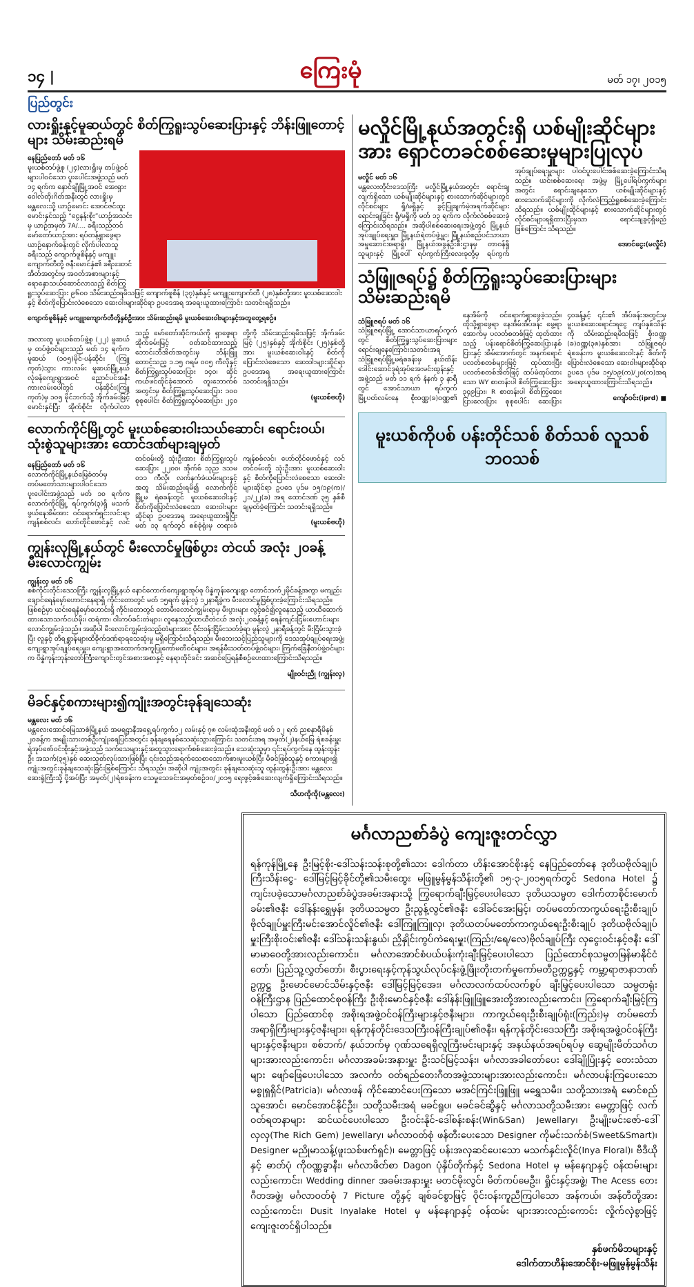၁၄ | ကြေးမုံ မတ် ၁၇၊ ၂၀၁၅
ပြည်တွင်း
လားရှိုးနှင့်မူဆယ်တွင် စိတ်ကြွရူးသွပ်ဆေးပြားနှင့် ဘိန်းဖြူတောင့်များ သိမ်းဆည်းရမိ
နေပြည်တော် မတ် ၁၆
မူးယစ်တပ်ဖွဲ့စု (၂၄)လားရှိုးမှ တပ်ဖွဲ့ဝင်များပါဝင်သော ပူးပေါင်းအဖွဲ့သည် မတ် ၁၄ ရက်က နောင်ချိုမြို့အဝင် အေးရှားဝေါလ်တိုးဂိတ်အနီးတွင် လားရှိုးမှ မန္တလေးသို့ ယာဉ်မောင်း အောင်ဇင်ထူးမောင်းနှင်သည့် “ငွေနန်းစိုး”ယာဉ်အသင်းမှ ယာဉ်အမှတ် 7A/.... ခရီးသည်တင် မော်တော်ယာဉ်အား ရပ်တန့်ရှာဖွေရာ ယာဉ်နောက်ခန်းတွင် လိုက်ပါလာသူ ခရီးသည် ကျောက်ဖူစိန်နှင့် မကျူးကျောက်တီတို့ ဇနီးမောင်နှံ၏ ခရီးဆောင်အိတ်အတွင်းမှ အဝတ်အစားများနှင့် ရောနှောသယ်ဆောင်လာသည့် စိတ်ကြွရူးသွပ်ဆေးပြား ၉၆၀၀ သိမ်းဆည်းရမိသဖြင့် ကျောက်ဖူစိန် (၃၇)နှစ်နှင့် မကျူးကျောက်တီ (၂၈)နှစ်တို့အား မူးယစ်ဆေးဝါးနှင့် စိတ်ကိုပြောင်းလဲစေသော ဆေးဝါးများဆိုင်ရာ ဥပဒေအရ အရေးယူထားကြောင်း သတင်းရရှိသည်။
ကျောက်ဖူစိန်နှင့် မကျူးကျောက်တီတို့နှစ်ဦးအား သိမ်းဆည်းရမိ မူးယစ်ဆေးဝါးများနှင့်အတူတွေ့ရစဉ်။
အလားတူ မူးယစ်တပ်ဖွဲ့စု (၂၂) မူဆယ်မှ တပ်ဖွဲ့ဝင်များသည် မတ် ၁၄ ရက်က မူဆယ် (၁၀၅)မိုင်-ပန်ဆိုင်း (ကြူကုတ်)သွား ကားလမ်း မူဆယ်မြို့နယ် လုံခန်ကျေးရွာအဝင် ညောင်ပင်အနီး ကားလမ်းပေါ်တွင် ပန်ဆိုင်း(ကြူကုတ်)မှ ၁၀၅ မိုင်ဘက်သို့ အိုက်ခမ်းမြင့်မောင်းနှင်ပြီး အိုက်စိုင်း လိုက်ပါလာသည့် မော်တော်ဆိုင်ကယ်ကို ရှာဖွေရာ အိုက်ခမ်းမြင့် ဝတ်ဆင်ထားသည့် ဘောင်းဘီအိတ်အတွင်းမှ ဘိန်းဖြူတောင့်သည့ ၁.၁၅ ဂရမ် ၀၀၅ ကီလိုနှင့် စိတ်ကြွရူးသွပ်ဆေးပြား ၁၄၀၊ ဆိုင်ကယ်ဖင်ထိုင်ခုံအောက် တူးဘောက်စ်အတွင်းမှ စိတ်ကြွရူးသွပ်ဆေးပြား ၁၀၀ စုစုပေါင်း စိတ်ကြွရူးသွပ်ဆေးပြား ၂၄၀ တို့ကို သိမ်းဆည်းရမိသဖြင့် အိုက်ခမ်းမြင့် (၂၅)နှစ်နှင့် အိုက်စိုင်း (၂၅)နှစ်တို့အား မူးယစ်ဆေးဝါးနှင့် စိတ်ကိုပြောင်းလဲစေသော ဆေးဝါးများဆိုင်ရာ ဥပဒေအရ အရေးယူထားကြောင်း သတင်းရရှိသည်။
(မူးယစ်ဗဟို)
လောက်ကိုင်မြို့တွင် မူးယစ်ဆေးဝါးသယ်ဆောင်၊ ရောင်းဝယ်၊ သုံးစွဲသူများအား ထောင်ဒဏ်များချမှတ်
နေပြည်တော် မတ် ၁၆
လောက်ကိုင်မြို့နယ်မြေခံတပ်မှ တပ်မတော်သားများပါဝင်သော ပူးပေါင်းအဖွဲ့သည် မတ် ၁၀ ရက်က လောက်ကိုင်မြို့ ရပ်ကွက်(၃)ရှိ မသက်ဖွယ်နေအိမ်အား ဝင်ရောက်ရှင်းလင်းရာ ကျန်စစ်လင်၊ ဟော်တိုင်ဖောင်နှင့် လင်တင်ဝမ်းတို့ သုံးဦးအား စိတ်ကြွရူးသွပ်ဆေးပြား ၂၂၀၀၊ အိုက်စ် သုည ဒသမ ၀၁၁ ကီလို၊ လက်နက်ခဲယမ်းများနှင့်အတူ သိမ်းဆည်းရမိ၍ လောက်ကိုင်မြို့မ ရဲစခန်းတွင် မူးယစ်ဆေးဝါးနှင့် စိတ်ကိုပြောင်းလဲစေသော ဆေးဝါးများဆိုင်ရာ ဥပဒေအရ အရေးယူထားရှိပြီး မတ် ၁၃ ရက်တွင် စစ်ခုံရုံးမှ တရားခံကျန်စစ်လင်၊ ဟော်တိုင်ဖောင်နှင့် လင်တင်ဝမ်းတို့ သုံးဦးအား မူးယစ်ဆေးဝါးနှင့် စိတ်ကိုပြောင်းလဲစေသော ဆေးဝါးများဆိုင်ရာ ဥပဒေ ပုဒ်မ ၁၅/၁၉(က)/၂၁/၂၂(ခ) အရ ထောင်ဒဏ် ၃၅ နှစ်စီ ချမှတ်ခဲ့ကြောင်း သတင်းရရှိသည်။
(မူးယစ်ဗဟို)
ကျွန်းလုမြို့နယ်တွင် မီးလောင်မှုဖြစ်ပွား တဲငယ် အလုံး ၂၀ခန့် မီးလောင်ကျွမ်း
ကျွန်းလှ မတ် ၁၆
စစ်ကိုင်းတိုင်းဒေသကြီး ကျွန်းလှမြို့နယ် နောင်ကောက်ကျေးရွာအုပ်စု ပိန္နဲကုန်းကျေးရွာ တောင်ဘက်၂မိုင်ခန့်အကွာ မကျည်းချောင်ရေနံမှော်ဟောင်းနေရာရှိ ကိုင်းတောတွင် မတ် ၁၅ရက် မွန်းလွဲ ၁၂နာရီခွဲက မီးလောင်မှုဖြစ်ပွားခဲ့ကြောင်းသိရသည်။ ဖြစ်စဉ်မှာ ယင်းရေနံမှော်ဟောင်းရှိ ကိုင်းတောတွင် တောမီးလောင်ကျွမ်းရာမှ မီးပွားများ လွင့်စင်၍လူနေသည့် ယာယီဆောက်ထားသောသက်ငယ်မိုး၊ ထရံကာ၊ ဝါးကပ်ခင်းတဲများ၊ လူနေသည့်ယာယီတဲငယ် အလုံး၂၀ခန့်နှင့် ရေနံကျင်းငြမ်းဟောင်းများလောင်ကျွမ်းခဲ့သည်။ အဆိုပါ မီးလောင်ကျွမ်းခဲ့သည့်တဲများအား ဝိုင်းဝန်းငြိမ်းသတ်ခဲ့ရာ မွန်းလွဲ ၂နာရီခန့်တွင် မီးငြိမ်းသွားခဲ့ပြီး လူနှင့် တိရစ္ဆာန်များထိခိုက်ဒဏ်ရာရသေဆုံးမှု မရှိကြောင်းသိရသည်။ မီးဘေးသင့်ပြည်သူများကို ဒေသအုပ်ချုပ်ရေးအဖွဲ့၊ ကျေးရွာအုပ်ချုပ်ရေးမှူး၊ ကျေးရွာအထောက်အကူပြုကော်မတီဝင်များ၊ အရန်မီးသတ်တပ်ဖွဲ့ဝင်များ၊ ကြက်ခြေနီတပ်ဖွဲ့ဝင်များက ပိန္နဲကုန်းဘုန်းတော်ကြီးကျောင်းတွင်အစားအစာနှင့် နေရာထိုင်ခင်း အဆင်ပြေရန်စီစဉ်ပေးထားကြောင်းသိရသည်။
မျိုးဝင်းညို (ကျွန်းလှ)
မိခင်နှင့်စကားများ၍ကျုံးအတွင်းခုန်ချသေဆုံး
မန္တလေး မတ် ၁၆
မန္တလေးအောင်မြေသာစံမြို့နယ် အမရဌာနီအရှေ့ရပ်ကွက်၁၂ လမ်းနှင့် ၇၈ လမ်းဆုံအနီးတွင် မတ် ၁၂ ရက် ညစနာရီမိနစ် ၂၀ခန့်က အမျိုးသားတစ်ဦးကျုံးရေပြင်အတွင်း ခုန်ချရေနစ်သေဆုံးသွားကြောင်း သတင်းအရ အမှတ်(၂)နယ်မြေ ရဲစခန်းမှူးရဲအုပ်ဇော်ဝင်းစိုးနှင့်အဖွဲ့သည် သက်သေများနှင့်အတူသွားရောက်စစ်ဆေးခဲ့သည်။ သေဆုံးသူမှာ ၎င်းရပ်ကွက်နေ ထွန်းထွန်းဦး အသက်(၃၅)နှစ် ဆေးသုတ်လုပ်သားဖြစ်ပြီး ၎င်းသည်အရက်သေစာသောက်စားမူးယစ်ပြီး မိခင်ဖြစ်သူနှင့် စကားများ၍ ကျုံးအတွင်းခုန်ချသေဆုံးခြင်းဖြစ်ကြောင်း သိရသည်။ အဆိုပါ ကျုံးအတွင်း ခုန်ချသေဆုံးသူ ထွန်းထွန်းဦးအား မန္တလေးဆေးရုံကြီးသို့ ပို့အပ်ပြီး အမှတ်(၂)ရဲစခန်းက သေမှုသေခင်းအမှတ်စဉ်၁၀/၂၀၁၅ ရေးဖွင့်စစ်ဆေးလျက်ရှိကြောင်းသိရသည်။
သီဟကိုကို(မန္တလေး)
မလှိုင်မြို့နယ်အတွင်းရှိ ယစ်မျိုးဆိုင်များအား ရှောင်တခင်စစ်ဆေးမှုများပြုလုပ်
မလှိုင် မတ် ၁၆
မန္တလေးတိုင်းဒေသကြီး မလှိုင်မြို့နယ်အတွင်း ရောင်းချလျက်ရှိသော ယစ်မျိုးဆိုင်များနှင့် စားသောက်ဆိုင်များတွင် လိုင်စင်များ ရှိ/မရှိနှင့် ခွင့်ပြုချက်မဲ့အရက်ဆိုင်များ ရောင်းချခြင်း ရှိ/မရှိကို မတ် ၁၃ ရက်က လိုက်လံစစ်ဆေးခဲ့ကြောင်းသိရသည်။ အဆိုပါစစ်ဆေးရေးအဖွဲ့တွင် မြို့နယ်အုပ်ချုပ်ရေးမှူး၊ မြို့နယ်ရဲတပ်ဖွဲ့မှူး၊ မြို့နယ်စည်ပင်သာယာ အမှုဆောင်အရာရှိ၊ မြို့နယ်အခွန်ဦးစီးဌာနမှ တာဝန်ရှိသူများနှင့် မြို့ပေါ် ရပ်ကွက်ကြီးလေးခုတို့မှ ရပ်ကွက်အုပ်ချုပ်ရေးမှူးများ ပါဝင်ပူးပေါင်းစစ်ဆေးခဲ့ကြောင်းသိရသည်။ ယင်းစစ်ဆေးရေး အဖွဲ့မှ မြို့ပေါ်ရပ်ကွက်များအတွင်း ရောင်းချနေသော ယစ်မျိုးဆိုင်များနှင့် စားသောက်ဆိုင်များကို လိုက်လံကြည့်ရှုစစ်ဆေးခဲ့ကြောင်းသိရသည်။ ယစ်မျိုးဆိုင်များနှင့် စားသောက်ဆိုင်များတွင် လိုင်စင်များရရှိထားပြီးမှသာ ရောင်းချခွင့်ရှိမည်ဖြစ်ကြောင်း သိရသည်။
အောင်ငွေး(မလှိုင်)
သံဖြူဇရပ်၌ စိတ်ကြွရူးသွပ်ဆေးပြားများ သိမ်းဆည်းရမိ
သံဖြူဇရပ် မတ် ၁၆
သံဖြူဇရပ်မြို့ အောင်သာယာရပ်ကွက်တွင် စိတ်ကြွရူးသွပ်ဆေးပြားများ ရောင်းချနေကြောင်းသတင်းအရ သံဖြူဇရပ်မြို့မရဲစခန်းမှ နယ်ထိန်းဒေါင်းဆောင်ဒုရဲအုပ်အေးမင်းထွန်းနှင့်အဖွဲ့သည် မတ် ၁၁ ရက် နံနက် ၃ နာရီတွင် အောင်သာယာ ရပ်ကွက် မြို့ပတ်လမ်းနေ စိုးဝဏ္ဏ(ခ)ဝဏ္ဏ၏ နေအိမ်ကို ဝင်ရောက်ရှာဖွေခဲ့သည်။ ထိုသို့ရှာဖွေရာ နေအိမ်အိပ်ခန်း မွေ့ရာအောက်မှ ပလတ်စတစ်ဖြင့် ထုတ်ထားသည့် ပန်းရောင်စိတ်ကြွဆေးပြားနှစ်ပြားနှင့် အိမ်အောက်တွင် အနက်ရောင် ပလတ်စတစ်များဖြင့် ထုပ်ထားပြီး ပလတ်စတစ်အိတ်ဖြင့် ထပ်မံထုပ်ထားသော WY စာတန်းပါ စိတ်ကြွဆေးပြား ၃၄၉ပြား၊ R စာတန်းပါ စိတ်ကြွဆေးပြားလေးပြား စုစုပေါင်း ဆေးပြား ၄၀ခန့်နှင့် ၎င်း၏ အိပ်ခန်းအတွင်းမှ မူးယစ်ဆေးရောင်းရငွေ ကျပ်နှစ်သိန်းကို သိမ်းဆည်းရမိသဖြင့် စိုးဝဏ္ဏ (ခ)ဝဏ္ဏ(၃၈)နှစ်အား သံဖြူဇရပ် ရဲစခန်းက မူးယစ်ဆေးဝါးနှင့် စိတ်ကိုပြောင်းလဲစေသော ဆေးဝါးများဆိုင်ရာ ဥပဒေ ပုဒ်မ ၁၅/၁၉(က)/၂၀(က)အရ အရေးယူထားကြောင်းသိရသည်။
ကျော်ဝင်း(iprd) ■
မူးယစ်ကိုပစ် ပန်းတိုင်သစ် စိတ်သစ် လူသစ် ဘဝသစ်
မင်္ဂလာညစာ်ခံပွဲ ကျေးဇူးတင်လွှာ
ရန်ကုန်မြို့နေ ဦးမြင့်စိုး-ဒေါ်သန်းသန်းစုတို့၏သား ဒေါက်တာ ဟိန်းအောင်စိုးနှင့် နေပြည်တော်နေ ဒုတိယဗိုလ်ချုပ်ကြီးသိန်းငွေ- ဒေါ်မြင့်မြင့်ခိုင်တို့၏သမီးထွေး မဖြူမွန်မွန်သိန်းတို့၏ ၁၅-၃-၂၀၁၅ရက်တွင် Sedona Hotel ၌ ကျင်းပခဲ့သောမင်္ဂလာညစာ်ခံပွဲအခမ်းအနားသို့ ကြွရောက်ချီးမြှင့်ပေးပါသော ဒုတိယသမ္မတ ဒေါက်တာစိုင်းမောက်ခမ်း၏ဇနီး ဒေါ်နန်းရွှေမှန်၊ ဒုတိယသမ္မတ ဦးညွန့်လွင်၏ဇနီး ဒေါ်ခင်အေးမြင့်၊ တပ်မတော်ကာကွယ်ရေးဦးစီးချုပ် ဗိုလ်ချုပ်မှူးကြီးမင်းအောင်လှိုင်၏ဇနီး ဒေါ်ကြူကြူလှ၊ ဒုတိယတပ်မတော်ကာကွယ်ရေးဦးစီးချုပ် ဒုတိယဗိုလ်ချုပ်မှူးကြီးစိုးဝင်း၏ဇနီး ဒေါ်သန်းသန်းနွယ်၊ ညှိနှိုင်းကွပ်ကဲရေးမှူး(ကြည်း/ရေ/လေ)ဗိုလ်ချုပ်ကြီး လှငွေးဝင်းနှင့်ဇနီး ဒေါ်မာမာဝေတို့အားလည်းကောင်း၊ မင်္ဂလာအောင်စံပယ်ပန်းကုံးချီးမြှင့်ပေးပါသော ပြည်ထောင်စုသမ္မတမြန်မာနိုင်ငံတော်၊ ပြည်သူ့လွှတ်တော်၊ စီးပွားရေးနှင့်ကုန်သွယ်လုပ်ငန်းဖွံ့ဖြိုးတိုးတက်မှုကော်မတီဥက္ကဋ္ဌနှင့် ကမ္ဘာ့ရာဇာနာဘဏ်ဥက္ကဋ္ဌ ဦးမောင်မောင်သိမ်းနှင့်ဇနီး ဒေါ်မြင့်မြင့်အေး၊ မင်္ဂလာလက်ထပ်လက်စွပ် ချီးမြှင့်ပေးပါသော သမ္မတရုံးဝန်ကြီးဌာန ပြည်ထောင်စုဝန်ကြီး ဦးစိုးမောင်နှင့်ဇနီး ဒေါ်နန်းဖြူဖြူအေးတို့အားလည်းကောင်း၊ ကြွရောက်ချီးမြှင့်ကြပါသော ပြည်ထောင်စု အစိုးရအဖွဲ့ဝင်ဝန်ကြီးများနှင့်ဇနီးများ၊ ကာကွယ်ရေးဦးစီးချုပ်ရုံး(ကြည်း)မှ တပ်မတော်အရာရှိကြီးများနှင့်ဇနီးများ၊ ရန်ကုန်တိုင်းဒေသကြီးဝန်ကြီးချုပ်၏ဇနီး၊ ရန်ကုန်တိုင်းဒေသကြီး အစိုးရအဖွဲ့ဝင်ဝန်ကြီးများနှင့်ဇနီးများ၊ စစ်ဘက်/ နယ်ဘက်မှ ဂုဏ်သရေရှိလူကြီးမင်းများနှင့် အနယ်နယ်အရပ်ရပ်မှ ဆွေမျိုးမိတ်သင်္ဂဟများအားလည်းကောင်း၊ မင်္ဂလာအခမ်းအနားမှူး ဦးသင်မြင့်သန်း၊ မင်္ဂလာအခါတော်ပေး ဒေါ်ချိုပြုံးနှင့် တေးသံသာများ ဖျော်ဖြေပေးပါသော အလင်္ကာ ဝတ်ရည်တေးဂီတအဖွဲ့သားများအားလည်းကောင်း၊ မင်္ဂလာပန်းကြပေးသော မစ္စုရှရှိင်(Patricia)၊ မင်္ဂလာဖန် ကိုင်ဆောင်ပေးကြသော မအင်ကြင်းဖြူဖြူ မရွှေသမီး၊ သတို့သားအရံ မောင်စည်သူအောင်၊ မောင်အောင်နိုင်ဦး၊ သတို့သမီးအရံ မခင်ရူပ၊ မခင်ခင်ဆွိနှင့် မင်္ဂလာသတို့သမီးအား မေတ္တာဖြင့် လက်ဝတ်ရတနာများ ဆင်ယင်ပေးပါသော ဦးဝင်းနိုင်-ဒေါ်စန်းစန်း(Win&San) Jewellary၊ ဦးမျိုးမင်းဇော်-ဒေါ်လှလှ(The Rich Gem) Jewellary၊ မင်္ဂလာဝတ်စုံ ဖန်တီးပေးသော Designer ကိုမင်းသက်စံ(Sweet&Smart)၊ Designer မညိုမာသန့်(ဖူးသစ်ဖက်ရှင်)၊ မေတ္တာဖြင့် ပန်းအလှဆင်ပေးသော မသက်နှင်းလှိုင်(Inya Floral)၊ ဗီဒီယိုနှင့် ဓာတ်ပုံ ကိုဝဏ္ဏခွာနီး၊ မင်္ဂလာဖိတ်စာ Dagon ပုံနှိပ်တိုက်နှင့် Sedona Hotel မှ မန်နေဂျာနှင့် ဝန်ထမ်းများလည်းကောင်း၊ Wedding dinner အခမ်းအနားမှူး မတင်မိုးလွင်၊ မိတ်ကပ်မေဦး၊ ရှိုင်းနှင့်အဖွဲ့၊ The Acess တေးဂီတအဖွဲ့၊ မင်္ဂလာဝတ်စုံ 7 Picture တို့နှင့် ချစ်ခင်စွာဖြင့် ဝိုင်းဝန်းကူညီကြပါသော အန်ကယ်၊ အန်တီတို့အားလည်းကောင်း၊ Dusit Inyalake Hotel မှ မန်နေဂျာနှင့် ဝန်ထမ်း များအားလည်းကောင်း လှိုက်လှဲစွာဖြင့် ကျေးဇူးတင်ရှိပါသည်။
နှစ်ဖက်မိဘများနှင့်
ဒေါက်တာဟိန်းအောင်စိုး-မဖြူမွန်မွန်သိန်း